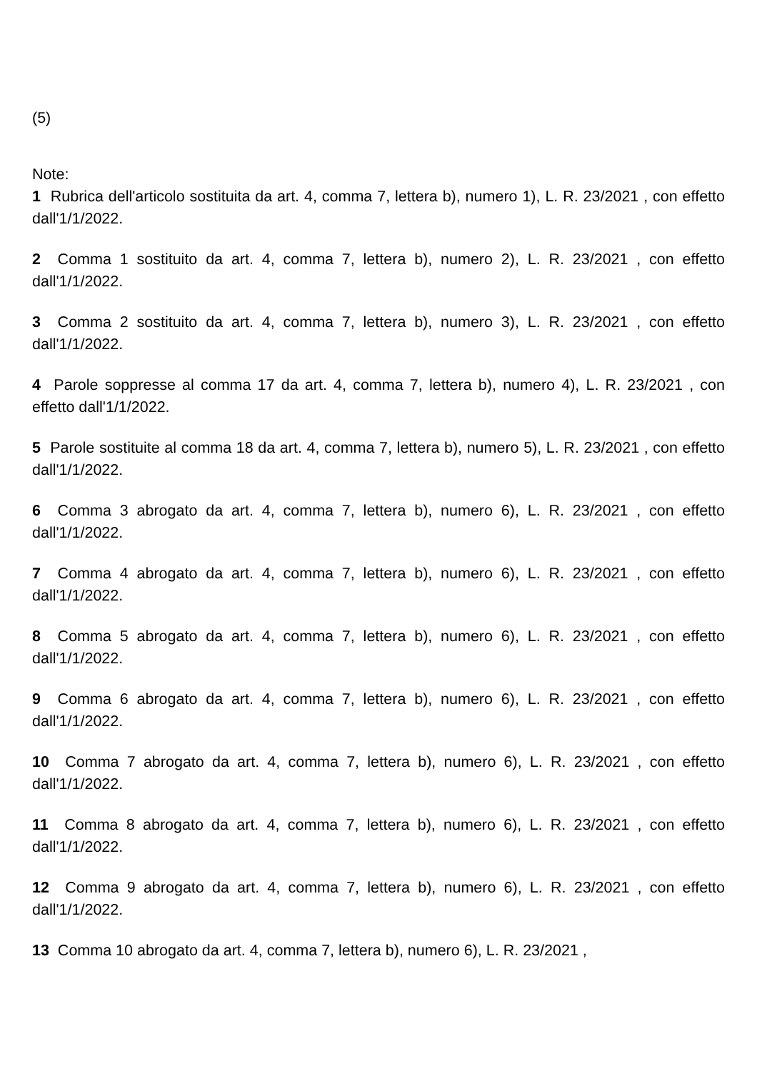(5)
Note:
1 Rubrica dell'articolo sostituita da art. 4, comma 7, lettera b), numero 1), L. R. 23/2021 , con effetto dall'1/1/2022.
2 Comma 1 sostituito da art. 4, comma 7, lettera b), numero 2), L. R. 23/2021 , con effetto dall'1/1/2022.
3 Comma 2 sostituito da art. 4, comma 7, lettera b), numero 3), L. R. 23/2021 , con effetto dall'1/1/2022.
4 Parole soppresse al comma 17 da art. 4, comma 7, lettera b), numero 4), L. R. 23/2021 , con effetto dall'1/1/2022.
5 Parole sostituite al comma 18 da art. 4, comma 7, lettera b), numero 5), L. R. 23/2021 , con effetto dall'1/1/2022.
6 Comma 3 abrogato da art. 4, comma 7, lettera b), numero 6), L. R. 23/2021 , con effetto dall'1/1/2022.
7 Comma 4 abrogato da art. 4, comma 7, lettera b), numero 6), L. R. 23/2021 , con effetto dall'1/1/2022.
8 Comma 5 abrogato da art. 4, comma 7, lettera b), numero 6), L. R. 23/2021 , con effetto dall'1/1/2022.
9 Comma 6 abrogato da art. 4, comma 7, lettera b), numero 6), L. R. 23/2021 , con effetto dall'1/1/2022.
10 Comma 7 abrogato da art. 4, comma 7, lettera b), numero 6), L. R. 23/2021 , con effetto dall'1/1/2022.
11 Comma 8 abrogato da art. 4, comma 7, lettera b), numero 6), L. R. 23/2021 , con effetto dall'1/1/2022.
12 Comma 9 abrogato da art. 4, comma 7, lettera b), numero 6), L. R. 23/2021 , con effetto dall'1/1/2022.
13 Comma 10 abrogato da art. 4, comma 7, lettera b), numero 6), L. R. 23/2021 ,